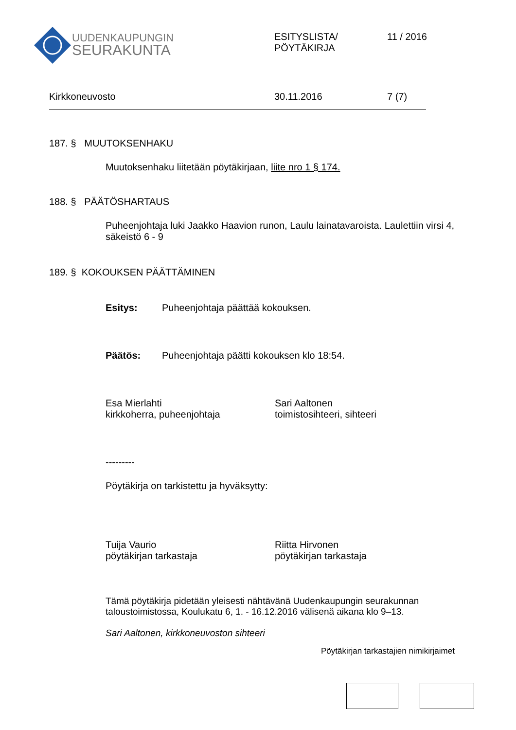UUDENKAUPUNGIN
SEURAKUNTA
ESITYSLISTA/
PÖYTÄKIRJA
11 / 2016
Kirkkoneuvosto 30.11.2016 7 (7)
187. § MUUTOKSENHAKU
Muutoksenhaku liitetään pöytäkirjaan, liite nro 1 § 174.
188. § PÄÄTÖSHARTAUS
Puheenjohtaja luki Jaakko Haavion runon, Laulu lainatavaroista. Laulettiin virsi 4, säkeistö 6 - 9
189. § KOKOUKSEN PÄÄTTÄMINEN
Esitys: Puheenjohtaja päättää kokouksen.
Päätös: Puheenjohtaja päätti kokouksen klo 18:54.
Esa Mierlahti
kirkkoherra, puheenjohtaja
Sari Aaltonen
toimistosihteeri, sihteeri
---------
Pöytäkirja on tarkistettu ja hyväksytty:
Tuija Vaurio
pöytäkirjan tarkastaja
Riitta Hirvonen
pöytäkirjan tarkastaja
Tämä pöytäkirja pidetään yleisesti nähtävänä Uudenkaupungin seurakunnan taloustoimistossa, Koulukatu 6, 1. - 16.12.2016 välisenä aikana klo 9–13.
Sari Aaltonen, kirkkoneuvoston sihteeri
Pöytäkirjan tarkastajien nimikirjaimet